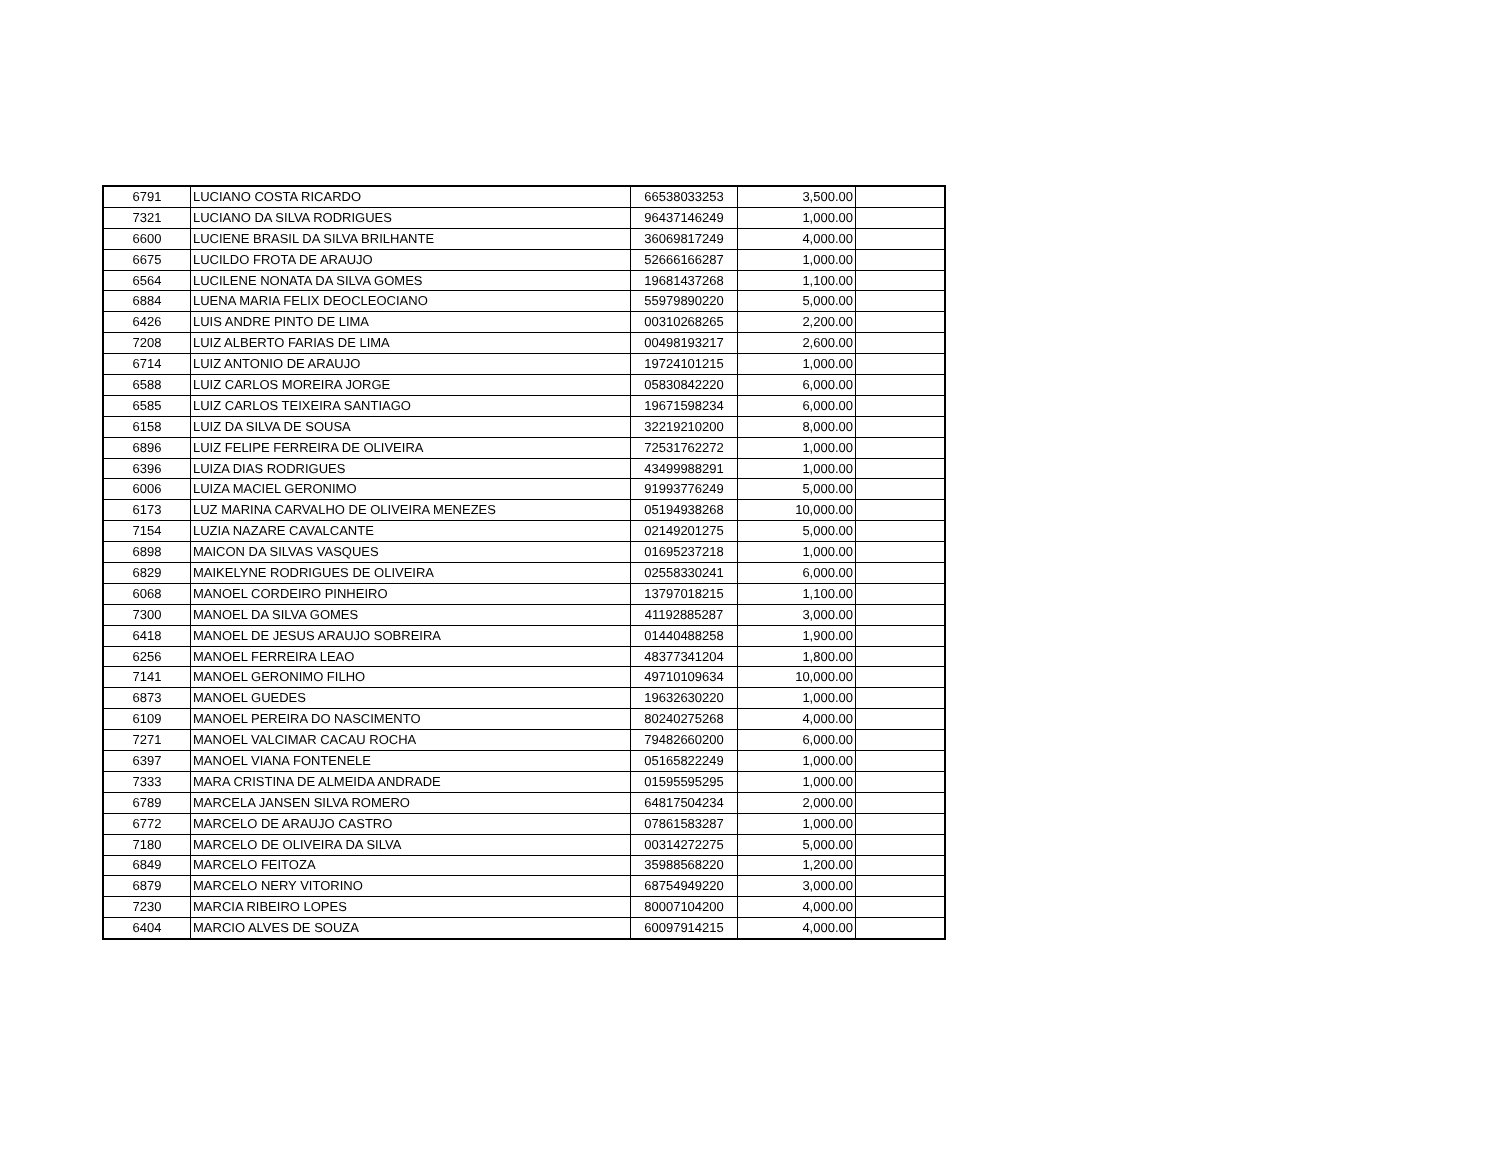| 6791 | LUCIANO COSTA RICARDO | 66538033253 | 3,500.00 | |
| 7321 | LUCIANO DA SILVA RODRIGUES | 96437146249 | 1,000.00 | |
| 6600 | LUCIENE BRASIL DA SILVA BRILHANTE | 36069817249 | 4,000.00 | |
| 6675 | LUCILDO FROTA DE ARAUJO | 52666166287 | 1,000.00 | |
| 6564 | LUCILENE NONATA DA SILVA GOMES | 19681437268 | 1,100.00 | |
| 6884 | LUENA MARIA FELIX DEOCLEOCIANO | 55979890220 | 5,000.00 | |
| 6426 | LUIS ANDRE PINTO DE LIMA | 00310268265 | 2,200.00 | |
| 7208 | LUIZ ALBERTO FARIAS DE LIMA | 00498193217 | 2,600.00 | |
| 6714 | LUIZ ANTONIO DE ARAUJO | 19724101215 | 1,000.00 | |
| 6588 | LUIZ CARLOS MOREIRA JORGE | 05830842220 | 6,000.00 | |
| 6585 | LUIZ CARLOS TEIXEIRA SANTIAGO | 19671598234 | 6,000.00 | |
| 6158 | LUIZ DA SILVA DE SOUSA | 32219210200 | 8,000.00 | |
| 6896 | LUIZ FELIPE FERREIRA DE OLIVEIRA | 72531762272 | 1,000.00 | |
| 6396 | LUIZA DIAS RODRIGUES | 43499988291 | 1,000.00 | |
| 6006 | LUIZA MACIEL GERONIMO | 91993776249 | 5,000.00 | |
| 6173 | LUZ MARINA CARVALHO DE OLIVEIRA MENEZES | 05194938268 | 10,000.00 | |
| 7154 | LUZIA NAZARE CAVALCANTE | 02149201275 | 5,000.00 | |
| 6898 | MAICON DA SILVAS VASQUES | 01695237218 | 1,000.00 | |
| 6829 | MAIKELYNE RODRIGUES DE OLIVEIRA | 02558330241 | 6,000.00 | |
| 6068 | MANOEL CORDEIRO PINHEIRO | 13797018215 | 1,100.00 | |
| 7300 | MANOEL DA SILVA GOMES | 41192885287 | 3,000.00 | |
| 6418 | MANOEL DE JESUS ARAUJO SOBREIRA | 01440488258 | 1,900.00 | |
| 6256 | MANOEL FERREIRA LEAO | 48377341204 | 1,800.00 | |
| 7141 | MANOEL GERONIMO FILHO | 49710109634 | 10,000.00 | |
| 6873 | MANOEL GUEDES | 19632630220 | 1,000.00 | |
| 6109 | MANOEL PEREIRA DO NASCIMENTO | 80240275268 | 4,000.00 | |
| 7271 | MANOEL VALCIMAR CACAU ROCHA | 79482660200 | 6,000.00 | |
| 6397 | MANOEL VIANA FONTENELE | 05165822249 | 1,000.00 | |
| 7333 | MARA CRISTINA DE ALMEIDA ANDRADE | 01595595295 | 1,000.00 | |
| 6789 | MARCELA JANSEN SILVA ROMERO | 64817504234 | 2,000.00 | |
| 6772 | MARCELO DE ARAUJO CASTRO | 07861583287 | 1,000.00 | |
| 7180 | MARCELO DE OLIVEIRA DA SILVA | 00314272275 | 5,000.00 | |
| 6849 | MARCELO FEITOZA | 35988568220 | 1,200.00 | |
| 6879 | MARCELO NERY VITORINO | 68754949220 | 3,000.00 | |
| 7230 | MARCIA RIBEIRO LOPES | 80007104200 | 4,000.00 | |
| 6404 | MARCIO ALVES DE SOUZA | 60097914215 | 4,000.00 | |